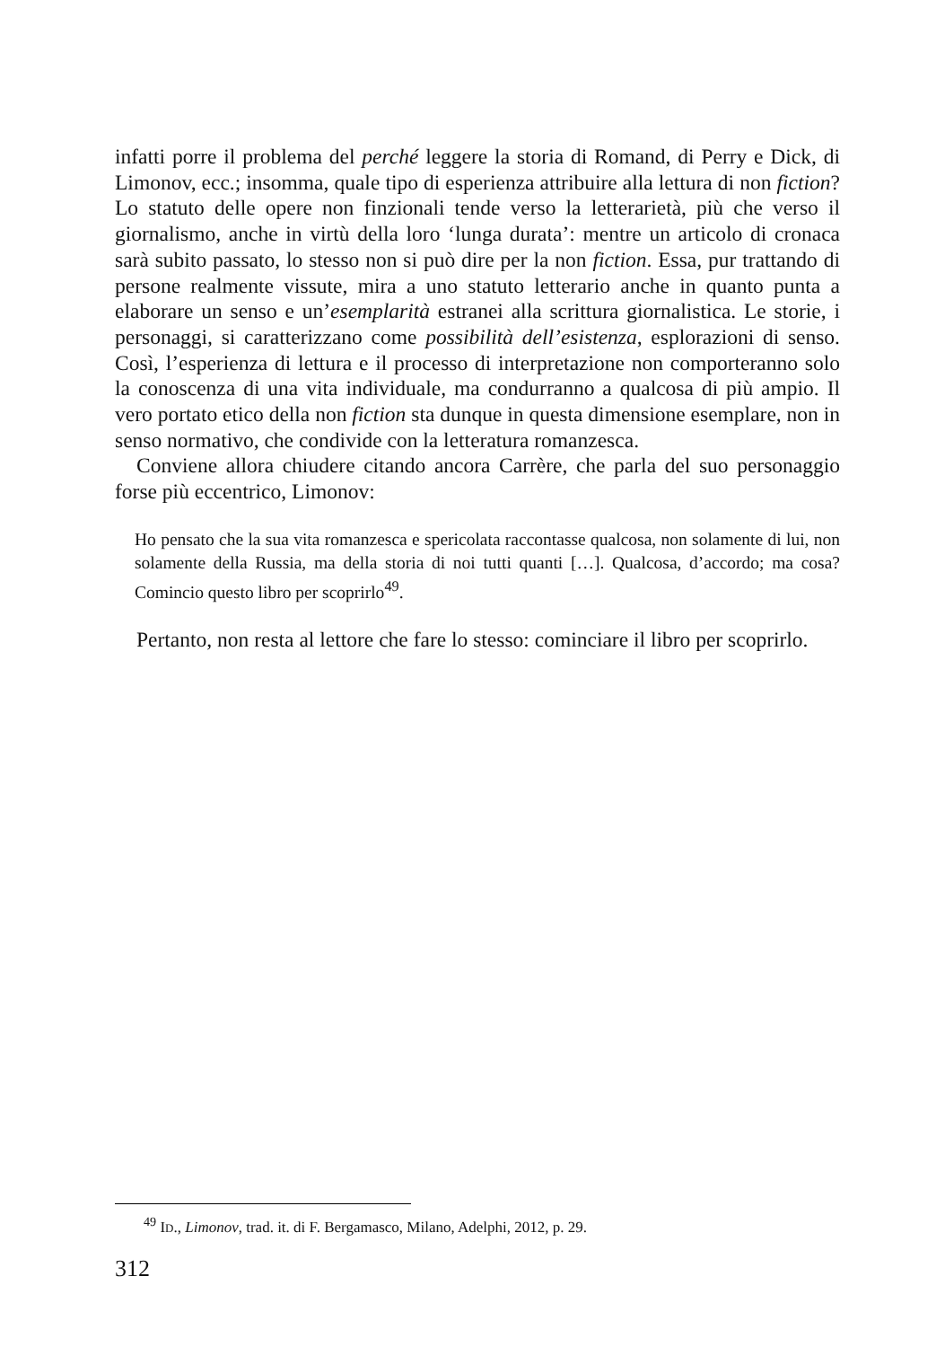infatti porre il problema del perché leggere la storia di Romand, di Perry e Dick, di Limonov, ecc.; insomma, quale tipo di esperienza attribuire alla lettura di non fiction? Lo statuto delle opere non finzionali tende verso la letterarietà, più che verso il giornalismo, anche in virtù della loro ‘lunga durata’: mentre un articolo di cronaca sarà subito passato, lo stesso non si può dire per la non fiction. Essa, pur trattando di persone realmente vissute, mira a uno statuto letterario anche in quanto punta a elaborare un senso e un’esemplarità estranei alla scrittura giornalistica. Le storie, i personaggi, si caratterizzano come possibilità dell’esistenza, esplorazioni di senso. Così, l’esperienza di lettura e il processo di interpretazione non comporteranno solo la conoscenza di una vita individuale, ma condurranno a qualcosa di più ampio. Il vero portato etico della non fiction sta dunque in questa dimensione esemplare, non in senso normativo, che condivide con la letteratura romanzesca.
Conviene allora chiudere citando ancora Carrère, che parla del suo personaggio forse più eccentrico, Limonov:
Ho pensato che la sua vita romanzesca e spericolata raccontasse qualcosa, non solamente di lui, non solamente della Russia, ma della storia di noi tutti quanti […]. Qualcosa, d’accordo; ma cosa? Comincio questo libro per scoprirlo<sup>49</sup>.
Pertanto, non resta al lettore che fare lo stesso: cominciare il libro per scoprirlo.
<sup>49</sup> ID., Limonov, trad. it. di F. Bergamasco, Milano, Adelphi, 2012, p. 29.
312